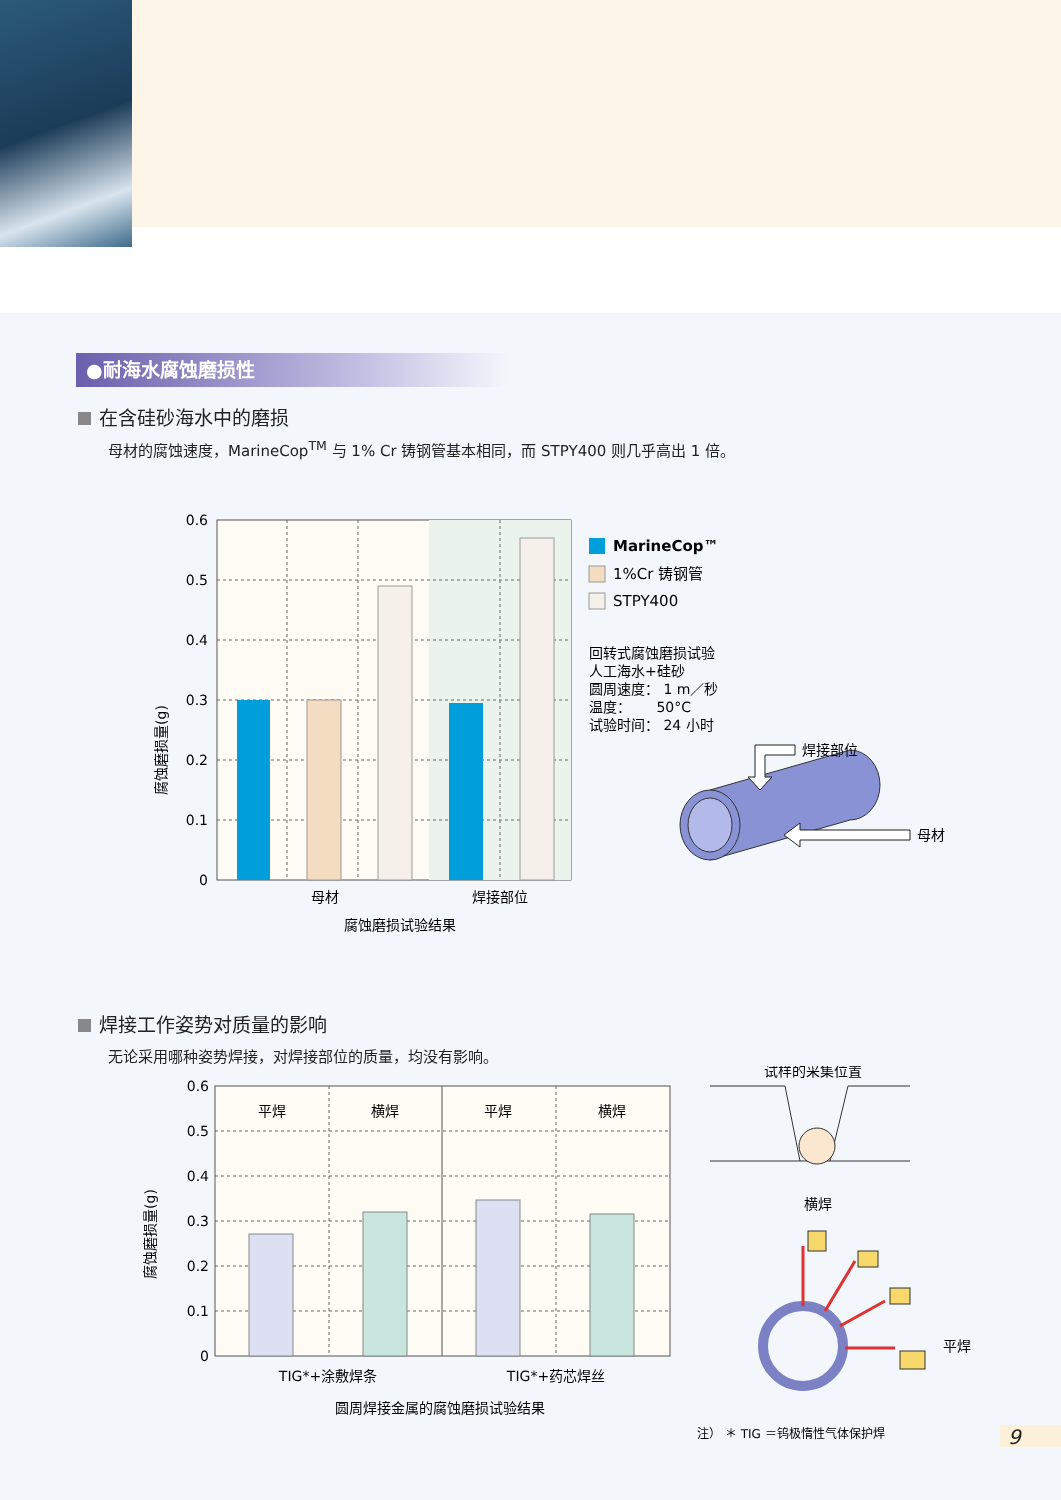●耐海水腐蚀磨损性
在含硅砂海水中的磨损
母材的腐蚀速度，MarineCop<sup>TM</sup> 与 1% Cr 铸钢管基本相同，而 STPY400 则几乎高出 1 倍。
0.6
0.5
0.4
0.3
0.2
0.1
0
腐蚀磨损量(g)
母材
焊接部位
腐蚀磨损试验结果
MarineCop™
1%Cr 铸钢管
STPY400
回转式腐蚀磨损试验
人工海水+硅砂
圆周速度： 1 m／秒
温度：　　 50°C
试验时间： 24 小时
焊接部位
母材
焊接工作姿势对质量的影响
无论采用哪种姿势焊接，对焊接部位的质量，均没有影响。
平焊
横焊
平焊
横焊
0.6
0.5
0.4
0.3
0.2
0.1
0
腐蚀磨损量(g)
TIG*+涂敷焊条
TIG*+药芯焊丝
圆周焊接金属的腐蚀磨损试验结果
试样的采集位置
横焊
平焊
注） ＊ TIG ＝钨极惰性气体保护焊
9